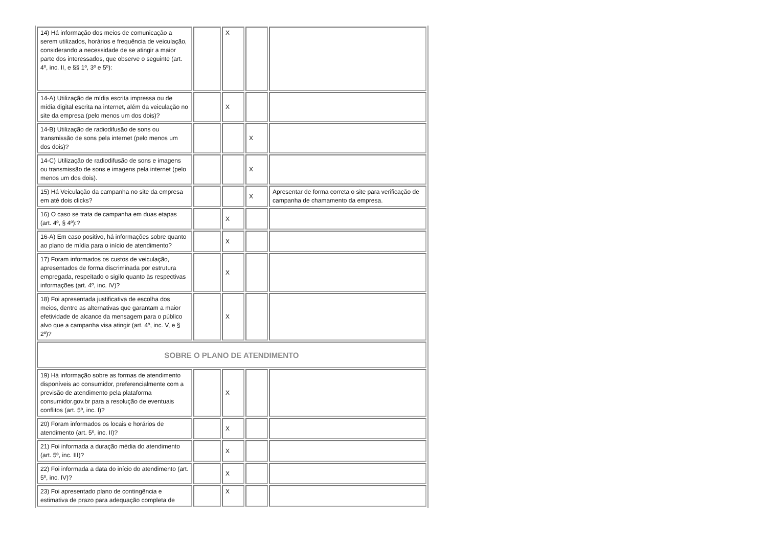| 14) Há informação dos meios de comunicação a serem utilizados, horários e frequência de veiculação, considerando a necessidade de se atingir a maior parte dos interessados, que observe o seguinte (art. 4º, inc. II, e §§ 1º, 3º e 5º): | | X | | |
| 14-A) Utilização de mídia escrita impressa ou de mídia digital escrita na internet, além da veiculação no site da empresa (pelo menos um dos dois)? | | X | | |
| 14-B) Utilização de radiodifusão de sons ou transmissão de sons pela internet (pelo menos um dos dois)? | | | X | |
| 14-C) Utilização de radiodifusão de sons e imagens ou transmissão de sons e imagens pela internet (pelo menos um dos dois). | | | X | |
| 15) Há Veiculação da campanha no site da empresa em até dois clicks? | | | X | Apresentar de forma correta o site para verificação de campanha de chamamento da empresa. |
| 16) O caso se trata de campanha em duas etapas (art. 4º, § 4º):? | | X | | |
| 16-A) Em caso positivo, há informações sobre quanto ao plano de mídia para o início de atendimento? | | X | | |
| 17) Foram informados os custos de veiculação, apresentados de forma discriminada por estrutura empregada, respeitado o sigilo quanto às respectivas informações (art. 4º, inc. IV)? | | X | | |
| 18) Foi apresentada justificativa de escolha dos meios, dentre as alternativas que garantam a maior efetividade de alcance da mensagem para o público alvo que a campanha visa atingir (art. 4º, inc. V, e § 2º)? | | X | | |
| SOBRE O PLANO DE ATENDIMENTO | | | | |
| 19) Há informação sobre as formas de atendimento disponíveis ao consumidor, preferencialmente com a previsão de atendimento pela plataforma consumidor.gov.br para a resolução de eventuais conflitos (art. 5º, inc. I)? | | X | | |
| 20) Foram informados os locais e horários de atendimento (art. 5º, inc. II)? | | X | | |
| 21) Foi informada a duração média do atendimento (art. 5º, inc. III)? | | X | | |
| 22) Foi informada a data do início do atendimento (art. 5º, inc. IV)? | | X | | |
| 23) Foi apresentado plano de contingência e estimativa de prazo para adequação completa de | | X | | |